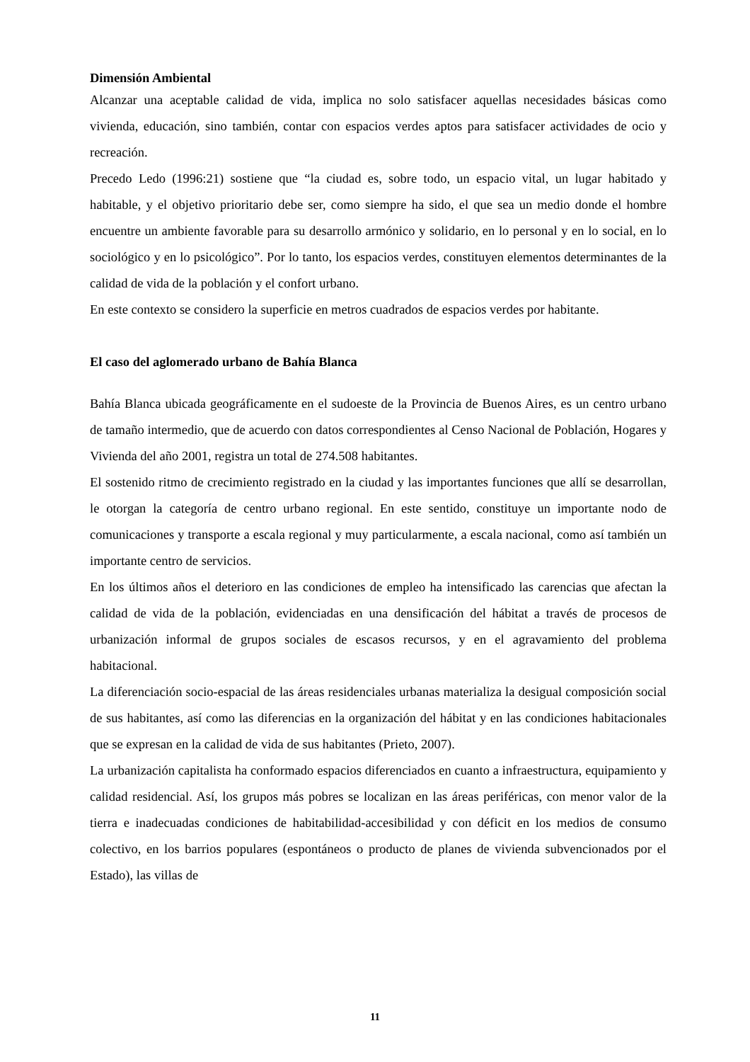Dimensión Ambiental
Alcanzar una aceptable calidad de vida, implica no solo satisfacer aquellas necesidades básicas como vivienda, educación, sino también, contar con espacios verdes aptos para satisfacer actividades de ocio y recreación.
Precedo Ledo (1996:21) sostiene que “la ciudad es, sobre todo, un espacio vital, un lugar habitado y habitable, y el objetivo prioritario debe ser, como siempre ha sido, el que sea un medio donde el hombre encuentre un ambiente favorable para su desarrollo armónico y solidario, en lo personal y en lo social, en lo sociológico y en lo psicológico”. Por lo tanto, los espacios verdes, constituyen elementos determinantes de la calidad de vida de la población y el confort urbano.
En este contexto se considero la superficie en metros cuadrados de espacios verdes por habitante.
El caso del aglomerado urbano de Bahía Blanca
Bahía Blanca ubicada geográficamente en el sudoeste de la Provincia de Buenos Aires, es un centro urbano de tamaño intermedio, que de acuerdo con datos correspondientes al Censo Nacional de Población, Hogares y Vivienda del año 2001, registra un total de 274.508 habitantes.
El sostenido ritmo de crecimiento registrado en la ciudad y las importantes funciones que allí se desarrollan, le otorgan la categoría de centro urbano regional. En este sentido, constituye un importante nodo de comunicaciones y transporte a escala regional y muy particularmente, a escala nacional, como así también un importante centro de servicios.
En los últimos años el deterioro en las condiciones de empleo ha intensificado las carencias que afectan la calidad de vida de la población, evidenciadas en una densificación del hábitat a través de procesos de urbanización informal de grupos sociales de escasos recursos, y en el agravamiento del problema habitacional.
La diferenciación socio-espacial de las áreas residenciales urbanas materializa la desigual composición social de sus habitantes, así como las diferencias en la organización del hábitat y en las condiciones habitacionales que se expresan en la calidad de vida de sus habitantes (Prieto, 2007).
La urbanización capitalista ha conformado espacios diferenciados en cuanto a infraestructura, equipamiento y calidad residencial. Así, los grupos más pobres se localizan en las áreas periféricas, con menor valor de la tierra e inadecuadas condiciones de habitabilidad-accesibilidad y con déficit en los medios de consumo colectivo, en los barrios populares (espontáneos o producto de planes de vivienda subvencionados por el Estado), las villas de
11